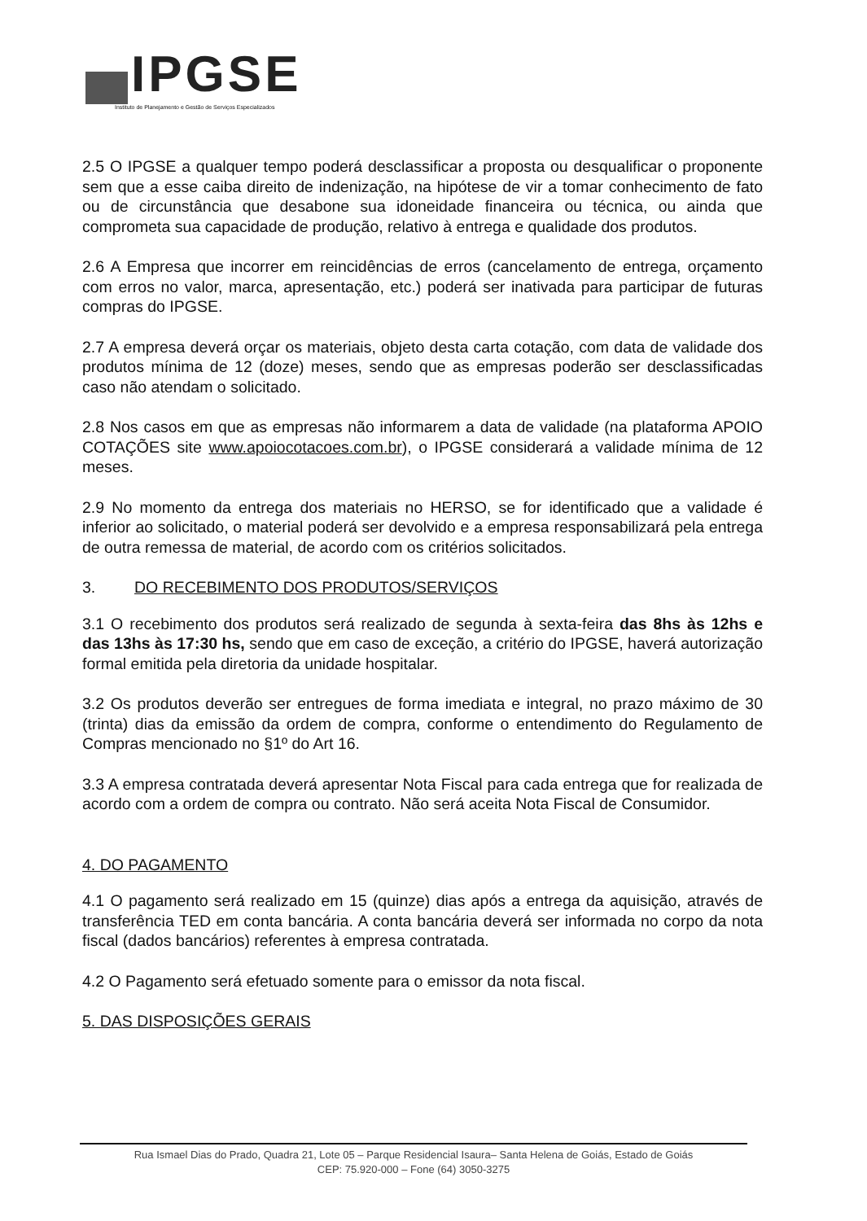IPGSE
Instituto de Planejamento e Gestão de Serviços Especializados
2.5 O IPGSE a qualquer tempo poderá desclassificar a proposta ou desqualificar o proponente sem que a esse caiba direito de indenização, na hipótese de vir a tomar conhecimento de fato ou de circunstância que desabone sua idoneidade financeira ou técnica, ou ainda que comprometa sua capacidade de produção, relativo à entrega e qualidade dos produtos.
2.6 A Empresa que incorrer em reincidências de erros (cancelamento de entrega, orçamento com erros no valor, marca, apresentação, etc.) poderá ser inativada para participar de futuras compras do IPGSE.
2.7 A empresa deverá orçar os materiais, objeto desta carta cotação, com data de validade dos produtos mínima de 12 (doze) meses, sendo que as empresas poderão ser desclassificadas caso não atendam o solicitado.
2.8 Nos casos em que as empresas não informarem a data de validade (na plataforma APOIO COTAÇÕES site www.apoiocotacoes.com.br), o IPGSE considerará a validade mínima de 12 meses.
2.9 No momento da entrega dos materiais no HERSO, se for identificado que a validade é inferior ao solicitado, o material poderá ser devolvido e a empresa responsabilizará pela entrega de outra remessa de material, de acordo com os critérios solicitados.
3. DO RECEBIMENTO DOS PRODUTOS/SERVIÇOS
3.1 O recebimento dos produtos será realizado de segunda à sexta-feira das 8hs às 12hs e das 13hs às 17:30 hs, sendo que em caso de exceção, a critério do IPGSE, haverá autorização formal emitida pela diretoria da unidade hospitalar.
3.2 Os produtos deverão ser entregues de forma imediata e integral, no prazo máximo de 30 (trinta) dias da emissão da ordem de compra, conforme o entendimento do Regulamento de Compras mencionado no §1º do Art 16.
3.3 A empresa contratada deverá apresentar Nota Fiscal para cada entrega que for realizada de acordo com a ordem de compra ou contrato. Não será aceita Nota Fiscal de Consumidor.
4. DO PAGAMENTO
4.1 O pagamento será realizado em 15 (quinze) dias após a entrega da aquisição, através de transferência TED em conta bancária. A conta bancária deverá ser informada no corpo da nota fiscal (dados bancários) referentes à empresa contratada.
4.2 O Pagamento será efetuado somente para o emissor da nota fiscal.
5. DAS DISPOSIÇÕES GERAIS
Rua Ismael Dias do Prado, Quadra 21, Lote 05 – Parque Residencial Isaura– Santa Helena de Goiás, Estado de Goiás
CEP: 75.920-000 – Fone (64) 3050-3275